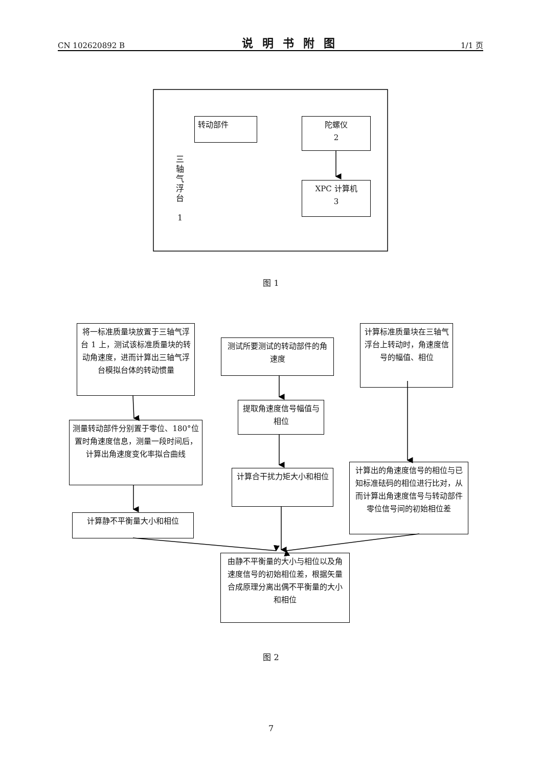CN 102620892 B 说明书附图 1/1 页
转动部件
陀螺仪
2
XPC 计算机
3
三
轴
气
浮
台
1
图 1
将一标准质量块放置于三轴气浮台 1 上，测试该标准质量块的转动角速度，进而计算出三轴气浮台模拟台体的转动惯量
测试所要测试的转动部件的角速度
计算标准质量块在三轴气浮台上转动时，角速度信号的幅值、相位
测量转动部件分别置于零位、180°位置时角速度信息，测量一段时间后，计算出角速度变化率拟合曲线
提取角速度信号幅值与相位
计算合干扰力矩大小和相位
计算出的角速度信号的相位与已知标准砝码的相位进行比对，从而计算出角速度信号与转动部件零位信号间的初始相位差
计算静不平衡量大小和相位
由静不平衡量的大小与相位以及角速度信号的初始相位差，根据矢量合成原理分离出偶不平衡量的大小和相位
图 2
7